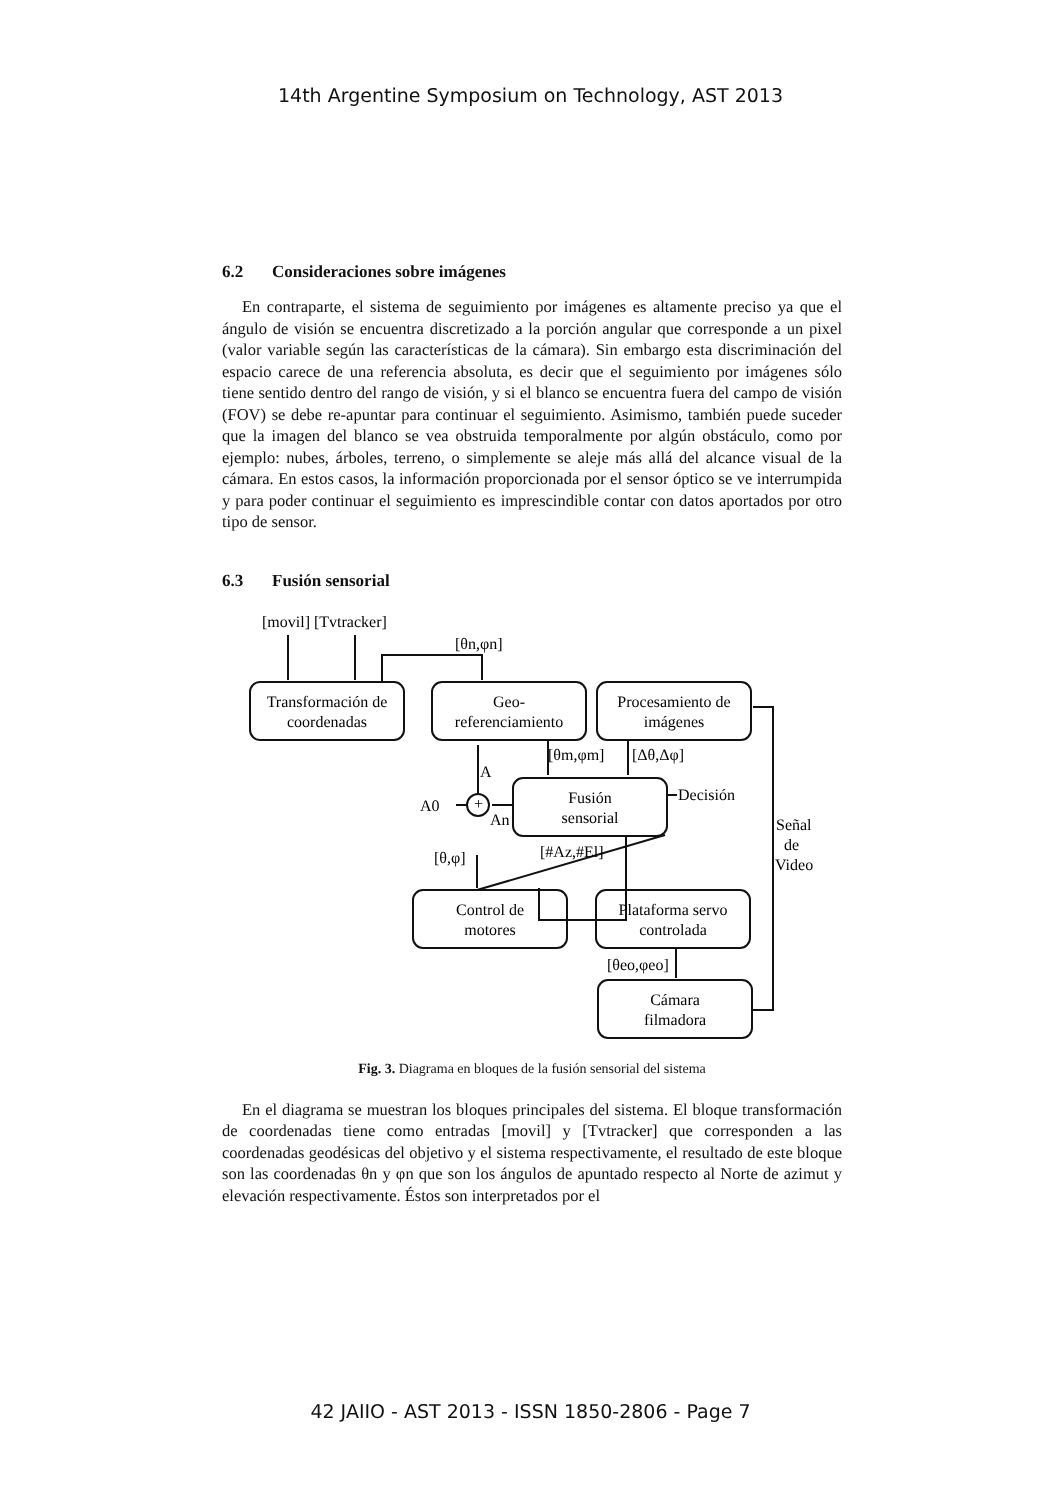14th Argentine Symposium on Technology, AST 2013
6.2 Consideraciones sobre imágenes
En contraparte, el sistema de seguimiento por imágenes es altamente preciso ya que el ángulo de visión se encuentra discretizado a la porción angular que corresponde a un pixel (valor variable según las características de la cámara). Sin embargo esta discriminación del espacio carece de una referencia absoluta, es decir que el seguimiento por imágenes sólo tiene sentido dentro del rango de visión, y si el blanco se encuentra fuera del campo de visión (FOV) se debe re-apuntar para continuar el seguimiento. Asimismo, también puede suceder que la imagen del blanco se vea obstruida temporalmente por algún obstáculo, como por ejemplo: nubes, árboles, terreno, o simplemente se aleje más allá del alcance visual de la cámara. En estos casos, la información proporcionada por el sensor óptico se ve interrumpida y para poder continuar el seguimiento es imprescindible contar con datos aportados por otro tipo de sensor.
6.3 Fusión sensorial
[movil] [Tvtracker]
[θn,φn]
Transformación de
coordenadas
Geo-
referenciamiento
Procesamiento de
imágenes
[θm,φm]
[Δθ,Δφ]
A
Fusión
sensorial
A0
+
An
Decisión
Señal
de
Video
[θ,φ]
[#Az,#El]
Control de
motores
Plataforma servo
controlada
[θeo,φeo]
Cámara
filmadora
Fig. 3. Diagrama en bloques de la fusión sensorial del sistema
En el diagrama se muestran los bloques principales del sistema. El bloque transformación de coordenadas tiene como entradas [movil] y [Tvtracker] que corresponden a las coordenadas geodésicas del objetivo y el sistema respectivamente, el resultado de este bloque son las coordenadas θn y φn que son los ángulos de apuntado respecto al Norte de azimut y elevación respectivamente. Éstos son interpretados por el
42 JAIIO - AST 2013 - ISSN 1850-2806 - Page 7